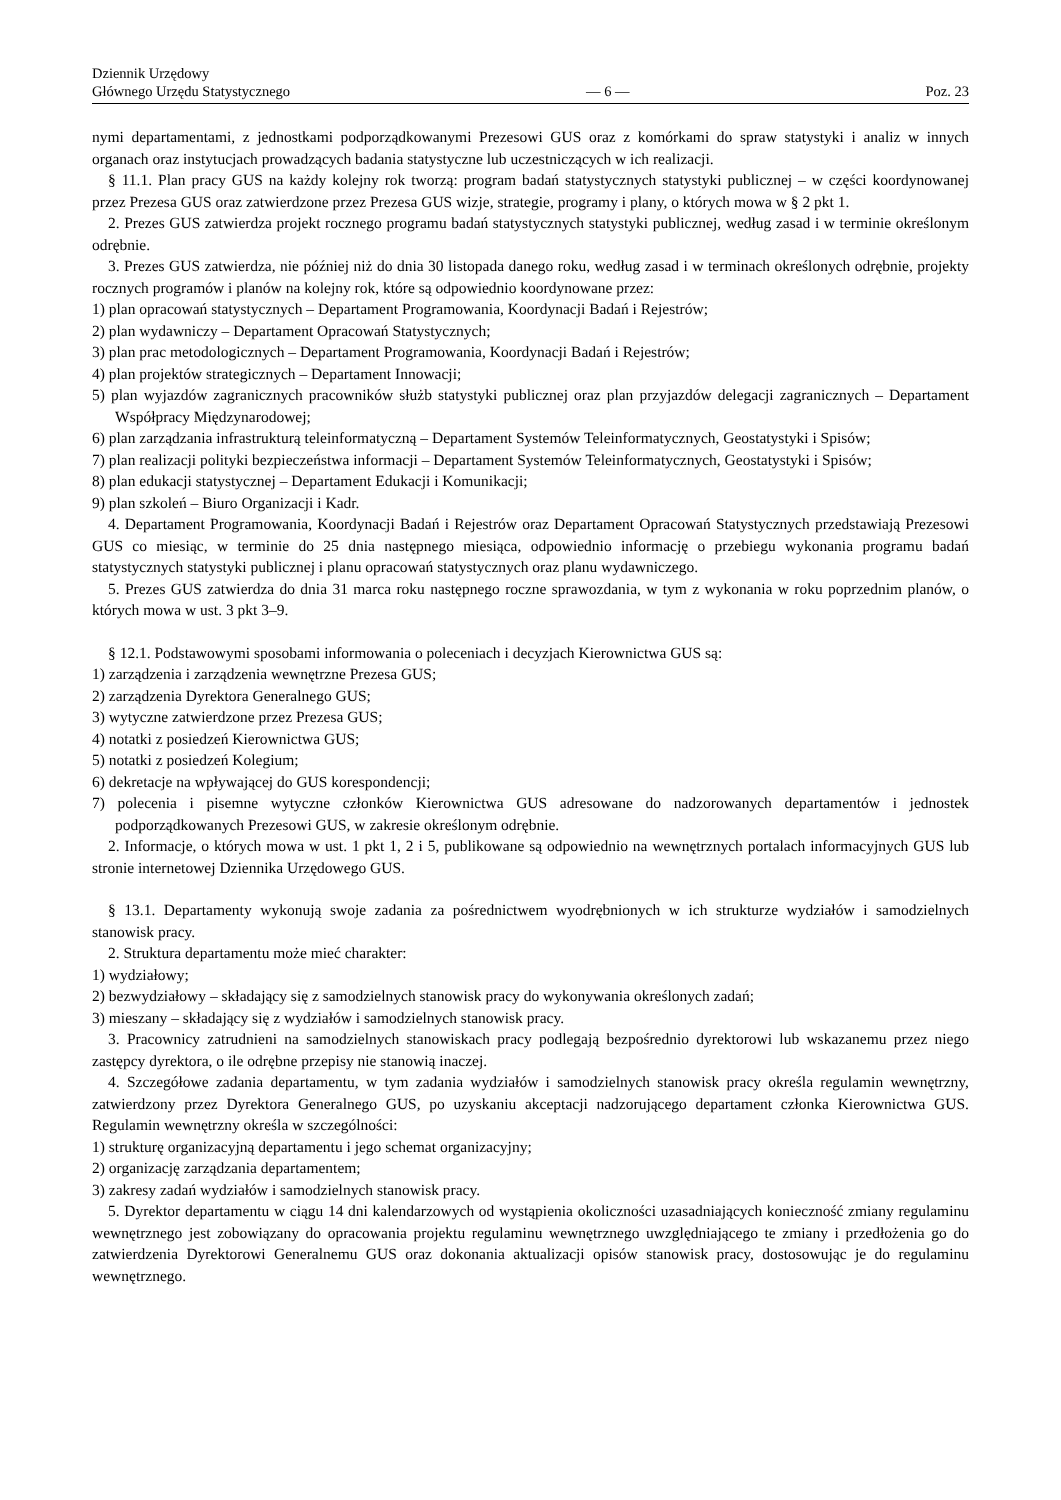Dziennik Urzędowy
Głównego Urzędu Statystycznego
— 6 —
Poz. 23
nymi departamentami, z jednostkami podporządkowanymi Prezesowi GUS oraz z komórkami do spraw statystyki i analiz w innych organach oraz instytucjach prowadzących badania statystyczne lub uczestniczących w ich realizacji.
§ 11.1. Plan pracy GUS na każdy kolejny rok tworzą: program badań statystycznych statystyki publicznej – w części koordynowanej przez Prezesa GUS oraz zatwierdzone przez Prezesa GUS wizje, strategie, programy i plany, o których mowa w § 2 pkt 1.
2. Prezes GUS zatwierdza projekt rocznego programu badań statystycznych statystyki publicznej, według zasad i w terminie określonym odrębnie.
3. Prezes GUS zatwierdza, nie później niż do dnia 30 listopada danego roku, według zasad i w terminach określonych odrębnie, projekty rocznych programów i planów na kolejny rok, które są odpowiednio koordynowane przez:
1) plan opracowań statystycznych – Departament Programowania, Koordynacji Badań i Rejestrów;
2) plan wydawniczy – Departament Opracowań Statystycznych;
3) plan prac metodologicznych – Departament Programowania, Koordynacji Badań i Rejestrów;
4) plan projektów strategicznych – Departament Innowacji;
5) plan wyjazdów zagranicznych pracowników służb statystyki publicznej oraz plan przyjazdów delegacji zagranicznych – Departament Współpracy Międzynarodowej;
6) plan zarządzania infrastrukturą teleinformatyczną – Departament Systemów Teleinformatycznych, Geostatystyki i Spisów;
7) plan realizacji polityki bezpieczeństwa informacji – Departament Systemów Teleinformatycznych, Geostatystyki i Spisów;
8) plan edukacji statystycznej – Departament Edukacji i Komunikacji;
9) plan szkoleń – Biuro Organizacji i Kadr.
4. Departament Programowania, Koordynacji Badań i Rejestrów oraz Departament Opracowań Statystycznych przedstawiają Prezesowi GUS co miesiąc, w terminie do 25 dnia następnego miesiąca, odpowiednio informację o przebiegu wykonania programu badań statystycznych statystyki publicznej i planu opracowań statystycznych oraz planu wydawniczego.
5. Prezes GUS zatwierdza do dnia 31 marca roku następnego roczne sprawozdania, w tym z wykonania w roku poprzednim planów, o których mowa w ust. 3 pkt 3–9.
§ 12.1. Podstawowymi sposobami informowania o poleceniach i decyzjach Kierownictwa GUS są:
1) zarządzenia i zarządzenia wewnętrzne Prezesa GUS;
2) zarządzenia Dyrektora Generalnego GUS;
3) wytyczne zatwierdzone przez Prezesa GUS;
4) notatki z posiedzeń Kierownictwa GUS;
5) notatki z posiedzeń Kolegium;
6) dekretacje na wpływającej do GUS korespondencji;
7) polecenia i pisemne wytyczne członków Kierownictwa GUS adresowane do nadzorowanych departamentów i jednostek podporządkowanych Prezesowi GUS, w zakresie określonym odrębnie.
2. Informacje, o których mowa w ust. 1 pkt 1, 2 i 5, publikowane są odpowiednio na wewnętrznych portalach informacyjnych GUS lub stronie internetowej Dziennika Urzędowego GUS.
§ 13.1. Departamenty wykonują swoje zadania za pośrednictwem wyodrębnionych w ich strukturze wydziałów i samodzielnych stanowisk pracy.
2. Struktura departamentu może mieć charakter:
1) wydziałowy;
2) bezwydziałowy – składający się z samodzielnych stanowisk pracy do wykonywania określonych zadań;
3) mieszany – składający się z wydziałów i samodzielnych stanowisk pracy.
3. Pracownicy zatrudnieni na samodzielnych stanowiskach pracy podlegają bezpośrednio dyrektorowi lub wskazanemu przez niego zastępcy dyrektora, o ile odrębne przepisy nie stanowią inaczej.
4. Szczegółowe zadania departamentu, w tym zadania wydziałów i samodzielnych stanowisk pracy określa regulamin wewnętrzny, zatwierdzony przez Dyrektora Generalnego GUS, po uzyskaniu akceptacji nadzorującego departament członka Kierownictwa GUS. Regulamin wewnętrzny określa w szczególności:
1) strukturę organizacyjną departamentu i jego schemat organizacyjny;
2) organizację zarządzania departamentem;
3) zakresy zadań wydziałów i samodzielnych stanowisk pracy.
5. Dyrektor departamentu w ciągu 14 dni kalendarzowych od wystąpienia okoliczności uzasadniających konieczność zmiany regulaminu wewnętrznego jest zobowiązany do opracowania projektu regulaminu wewnętrznego uwzględniającego te zmiany i przedłożenia go do zatwierdzenia Dyrektorowi Generalnemu GUS oraz dokonania aktualizacji opisów stanowisk pracy, dostosowując je do regulaminu wewnętrznego.